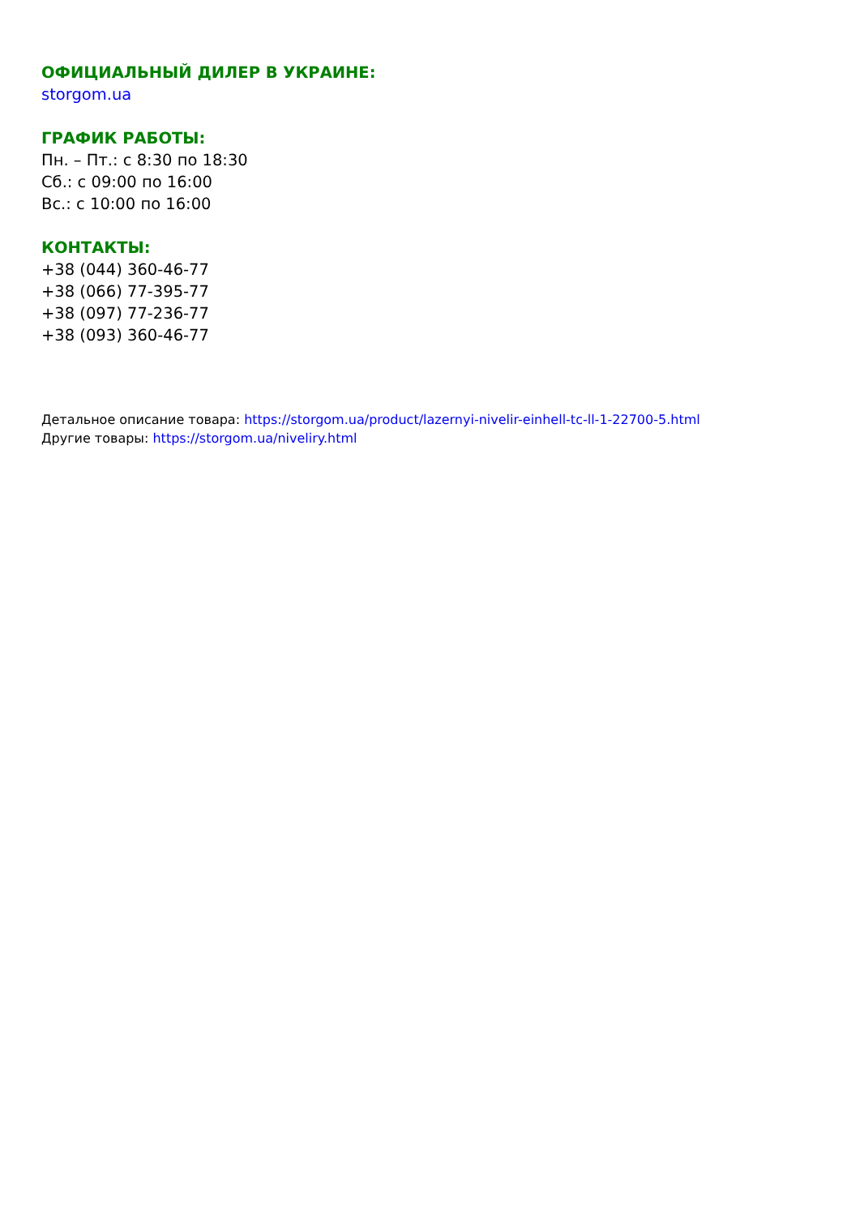ОФИЦИАЛЬНЫЙ ДИЛЕР В УКРАИНЕ:
storgom.ua
ГРАФИК РАБОТЫ:
Пн. – Пт.: с 8:30 по 18:30
Сб.: с 09:00 по 16:00
Вс.: с 10:00 по 16:00
КОНТАКТЫ:
+38 (044) 360-46-77
+38 (066) 77-395-77
+38 (097) 77-236-77
+38 (093) 360-46-77
Детальное описание товара: https://storgom.ua/product/lazernyi-nivelir-einhell-tc-ll-1-22700-5.html
Другие товары: https://storgom.ua/niveliry.html